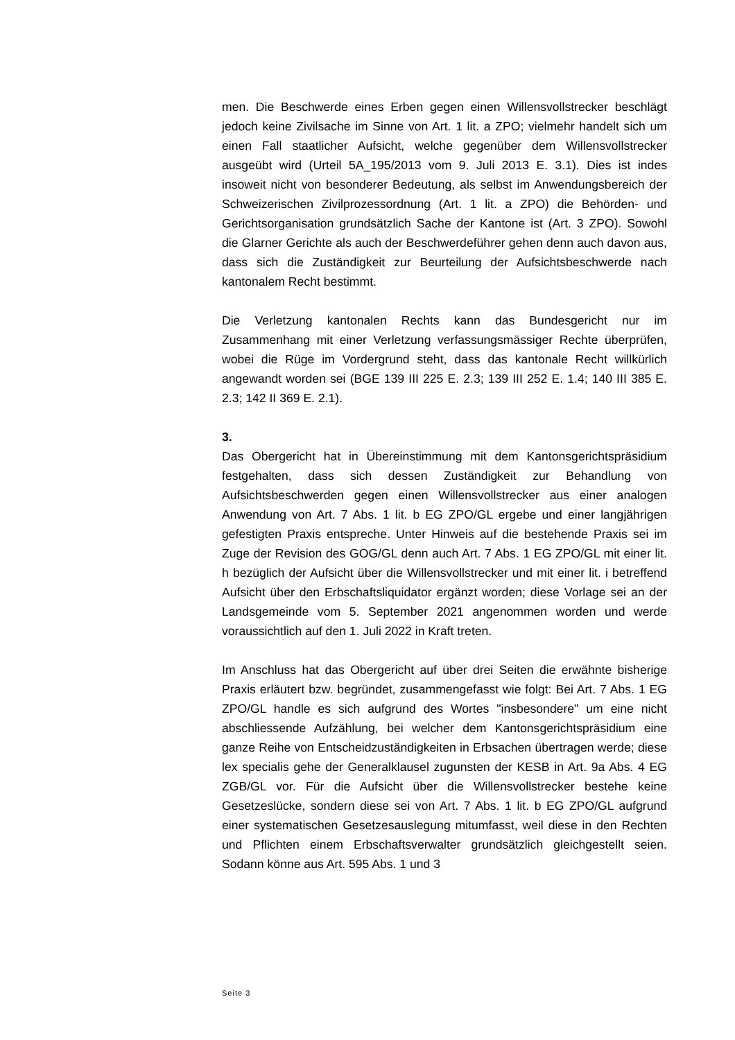men. Die Beschwerde eines Erben gegen einen Willensvollstrecker beschlägt jedoch keine Zivilsache im Sinne von Art. 1 lit. a ZPO; vielmehr handelt sich um einen Fall staatlicher Aufsicht, welche gegenüber dem Willensvollstrecker ausgeübt wird (Urteil 5A_195/2013 vom 9. Juli 2013 E. 3.1). Dies ist indes insoweit nicht von besonderer Bedeutung, als selbst im Anwendungsbereich der Schweizerischen Zivilprozessordnung (Art. 1 lit. a ZPO) die Behörden- und Gerichtsorganisation grundsätzlich Sache der Kantone ist (Art. 3 ZPO). Sowohl die Glarner Gerichte als auch der Beschwerdeführer gehen denn auch davon aus, dass sich die Zuständigkeit zur Beurteilung der Aufsichtsbeschwerde nach kantonalem Recht bestimmt.
Die Verletzung kantonalen Rechts kann das Bundesgericht nur im Zusammenhang mit einer Verletzung verfassungsmässiger Rechte überprüfen, wobei die Rüge im Vordergrund steht, dass das kantonale Recht willkürlich angewandt worden sei (BGE 139 III 225 E. 2.3; 139 III 252 E. 1.4; 140 III 385 E. 2.3; 142 II 369 E. 2.1).
3.
Das Obergericht hat in Übereinstimmung mit dem Kantonsgerichtspräsidium festgehalten, dass sich dessen Zuständigkeit zur Behandlung von Aufsichtsbeschwerden gegen einen Willensvollstrecker aus einer analogen Anwendung von Art. 7 Abs. 1 lit. b EG ZPO/GL ergebe und einer langjährigen gefestigten Praxis entspreche. Unter Hinweis auf die bestehende Praxis sei im Zuge der Revision des GOG/GL denn auch Art. 7 Abs. 1 EG ZPO/GL mit einer lit. h bezüglich der Aufsicht über die Willensvollstrecker und mit einer lit. i betreffend Aufsicht über den Erbschaftsliquidator ergänzt worden; diese Vorlage sei an der Landsgemeinde vom 5. September 2021 angenommen worden und werde voraussichtlich auf den 1. Juli 2022 in Kraft treten.
Im Anschluss hat das Obergericht auf über drei Seiten die erwähnte bisherige Praxis erläutert bzw. begründet, zusammengefasst wie folgt: Bei Art. 7 Abs. 1 EG ZPO/GL handle es sich aufgrund des Wortes "insbesondere" um eine nicht abschliessende Aufzählung, bei welcher dem Kantonsgerichtspräsidium eine ganze Reihe von Entscheidzuständigkeiten in Erbsachen übertragen werde; diese lex specialis gehe der Generalklausel zugunsten der KESB in Art. 9a Abs. 4 EG ZGB/GL vor. Für die Aufsicht über die Willensvollstrecker bestehe keine Gesetzeslücke, sondern diese sei von Art. 7 Abs. 1 lit. b EG ZPO/GL aufgrund einer systematischen Gesetzesauslegung mitumfasst, weil diese in den Rechten und Pflichten einem Erbschaftsverwalter grundsätzlich gleichgestellt seien. Sodann könne aus Art. 595 Abs. 1 und 3
Seite 3